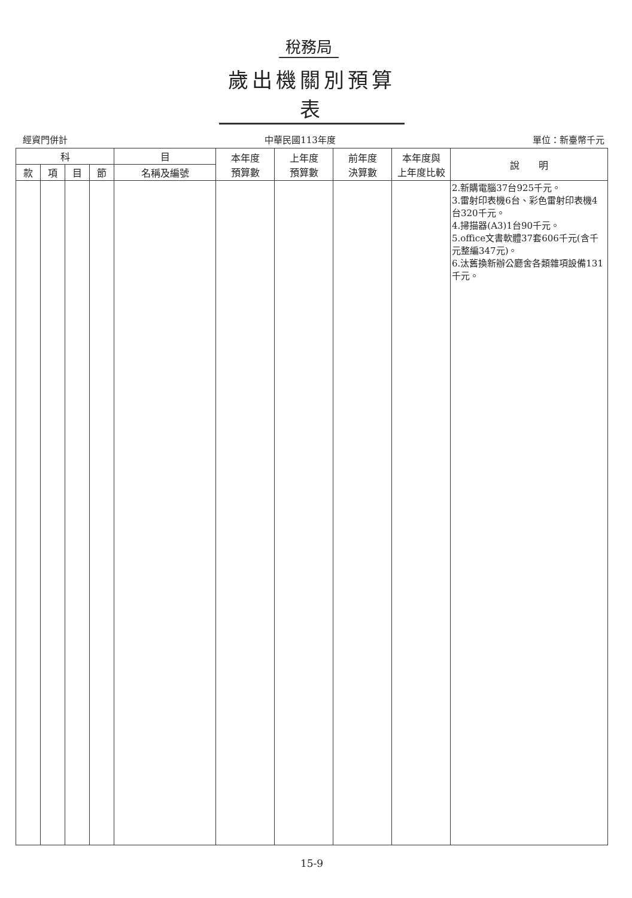稅務局
歲出機關別預算表
經資門併計 中華民國113年度 單位：新臺幣千元
| 科 | | | | 目 | 本年度 預算數 | 上年度 預算數 | 前年度 決算數 | 本年度與 上年度比較 | 說 明 |
| --- | --- | --- | --- | --- | --- | --- | --- | --- | --- |
| 款 | 項 | 目 | 節 | 名稱及編號 | | | | | |
| | | | | | | | | | 2.新購電腦37台925千元。 3.雷射印表機6台、彩色雷射印表機4台320千元。 4.掃描器(A3)1台90千元。 5.office文書軟體37套606千元(含千元整編347元)。 6.汰舊換新辦公廳舍各類雜項設備131千元。 |
15-9